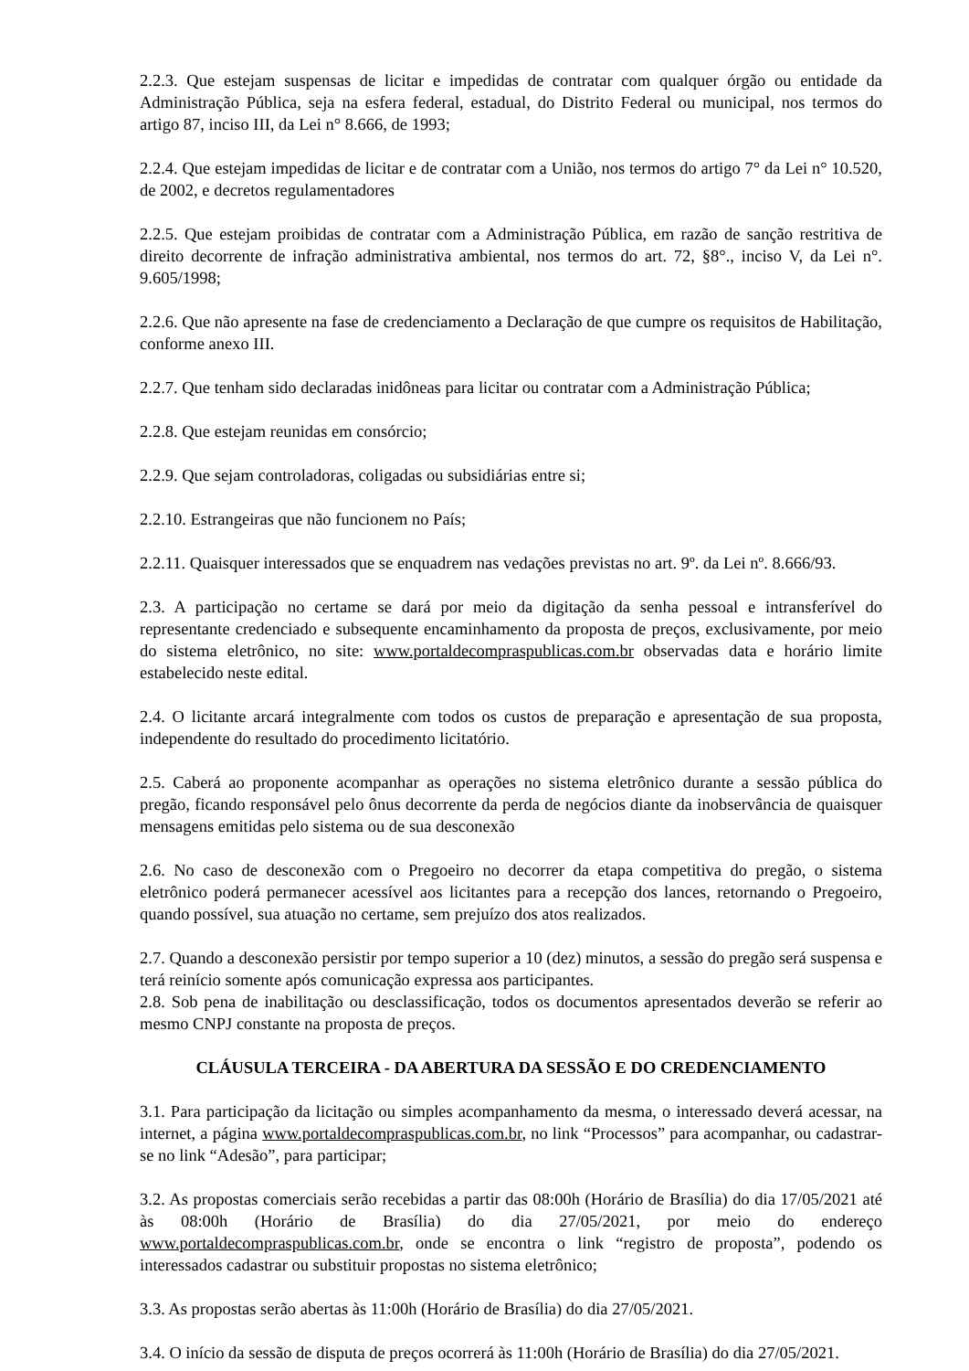2.2.3. Que estejam suspensas de licitar e impedidas de contratar com qualquer órgão ou entidade da Administração Pública, seja na esfera federal, estadual, do Distrito Federal ou municipal, nos termos do artigo 87, inciso III, da Lei n° 8.666, de 1993;
2.2.4. Que estejam impedidas de licitar e de contratar com a União, nos termos do artigo 7° da Lei n° 10.520, de 2002, e decretos regulamentadores
2.2.5. Que estejam proibidas de contratar com a Administração Pública, em razão de sanção restritiva de direito decorrente de infração administrativa ambiental, nos termos do art. 72, §8°., inciso V, da Lei n°. 9.605/1998;
2.2.6. Que não apresente na fase de credenciamento a Declaração de que cumpre os requisitos de Habilitação, conforme anexo III.
2.2.7. Que tenham sido declaradas inidôneas para licitar ou contratar com a Administração Pública;
2.2.8. Que estejam reunidas em consórcio;
2.2.9. Que sejam controladoras, coligadas ou subsidiárias entre si;
2.2.10. Estrangeiras que não funcionem no País;
2.2.11. Quaisquer interessados que se enquadrem nas vedações previstas no art. 9º. da Lei nº. 8.666/93.
2.3. A participação no certame se dará por meio da digitação da senha pessoal e intransferível do representante credenciado e subsequente encaminhamento da proposta de preços, exclusivamente, por meio do sistema eletrônico, no site: www.portaldecompraspublicas.com.br observadas data e horário limite estabelecido neste edital.
2.4. O licitante arcará integralmente com todos os custos de preparação e apresentação de sua proposta, independente do resultado do procedimento licitatório.
2.5. Caberá ao proponente acompanhar as operações no sistema eletrônico durante a sessão pública do pregão, ficando responsável pelo ônus decorrente da perda de negócios diante da inobservância de quaisquer mensagens emitidas pelo sistema ou de sua desconexão
2.6. No caso de desconexão com o Pregoeiro no decorrer da etapa competitiva do pregão, o sistema eletrônico poderá permanecer acessível aos licitantes para a recepção dos lances, retornando o Pregoeiro, quando possível, sua atuação no certame, sem prejuízo dos atos realizados.
2.7. Quando a desconexão persistir por tempo superior a 10 (dez) minutos, a sessão do pregão será suspensa e terá reinício somente após comunicação expressa aos participantes.
2.8. Sob pena de inabilitação ou desclassificação, todos os documentos apresentados deverão se referir ao mesmo CNPJ constante na proposta de preços.
CLÁUSULA TERCEIRA - DA ABERTURA DA SESSÃO E DO CREDENCIAMENTO
3.1. Para participação da licitação ou simples acompanhamento da mesma, o interessado deverá acessar, na internet, a página www.portaldecompraspublicas.com.br, no link “Processos” para acompanhar, ou cadastrar-se no link “Adesão”, para participar;
3.2. As propostas comerciais serão recebidas a partir das 08:00h (Horário de Brasília) do dia 17/05/2021 até às 08:00h (Horário de Brasília) do dia 27/05/2021, por meio do endereço www.portaldecompraspublicas.com.br, onde se encontra o link “registro de proposta”, podendo os interessados cadastrar ou substituir propostas no sistema eletrônico;
3.3. As propostas serão abertas às 11:00h (Horário de Brasília) do dia 27/05/2021.
3.4. O início da sessão de disputa de preços ocorrerá às 11:00h (Horário de Brasília) do dia 27/05/2021.